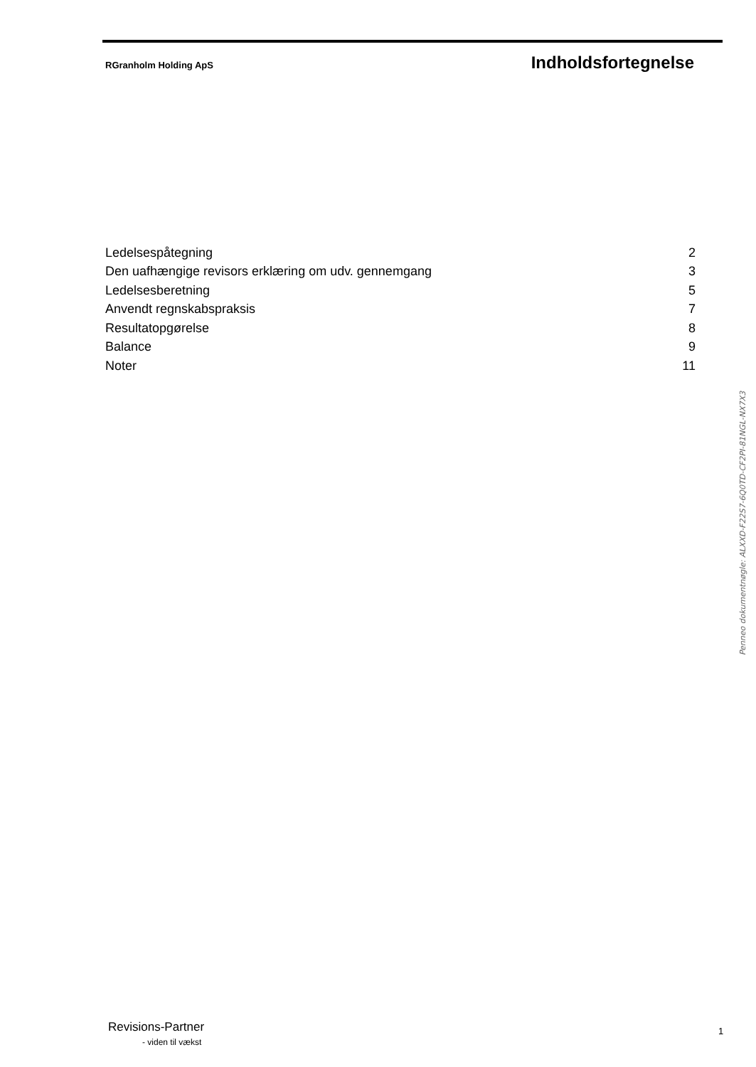RGranholm Holding ApS Indholdsfortegnelse
| Ledelsespåtegning | 2 |
| Den uafhængige revisors erklæring om udv. gennemgang | 3 |
| Ledelsesberetning | 5 |
| Anvendt regnskabspraksis | 7 |
| Resultatopgørelse | 8 |
| Balance | 9 |
| Noter | 11 |
Penneo dokumentnøgle: ALXXD-F22S7-6Q0TD-CF2PI-81NGL-NX7X3
Revisions-Partner
- viden til vækst
1